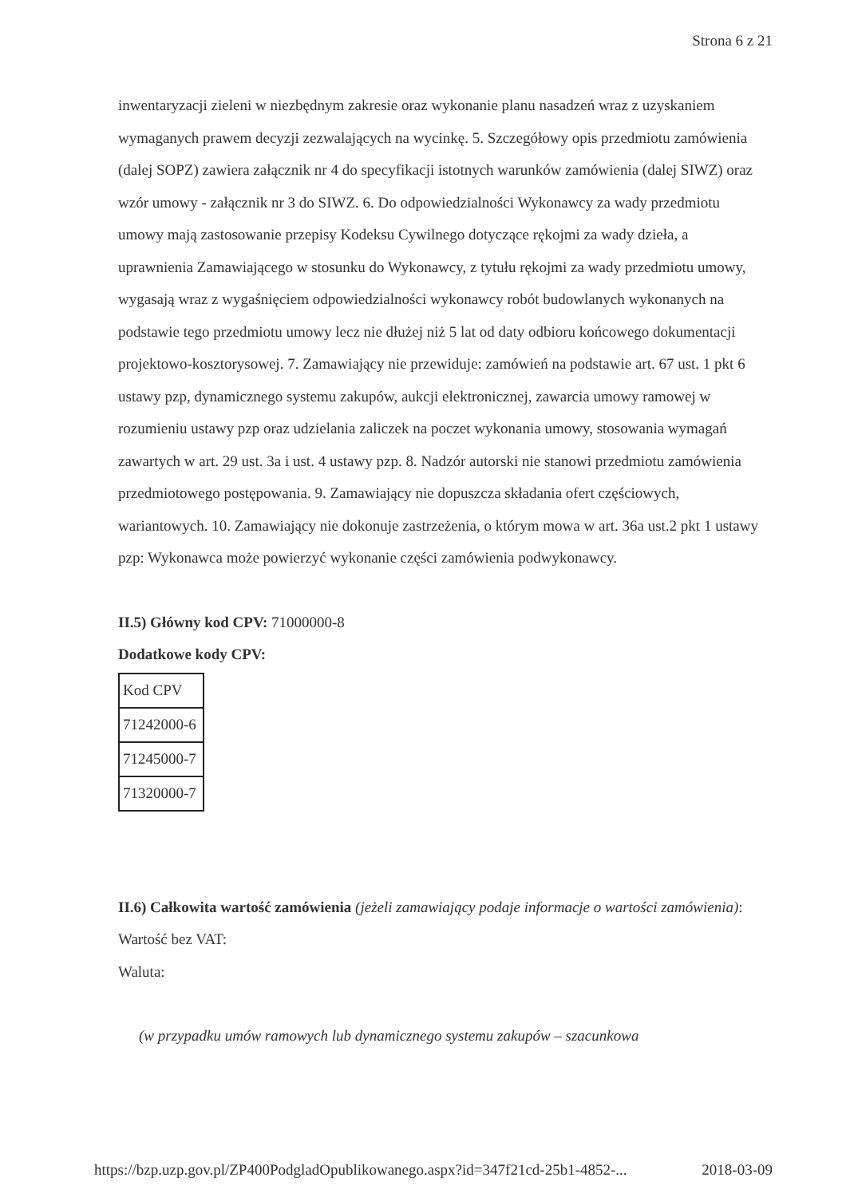Strona 6 z 21
inwentaryzacji zieleni w niezbędnym zakresie oraz wykonanie planu nasadzeń wraz z uzyskaniem wymaganych prawem decyzji zezwalających na wycinkę. 5. Szczegółowy opis przedmiotu zamówienia (dalej SOPZ) zawiera załącznik nr 4 do specyfikacji istotnych warunków zamówienia (dalej SIWZ) oraz wzór umowy - załącznik nr 3 do SIWZ. 6. Do odpowiedzialności Wykonawcy za wady przedmiotu umowy mają zastosowanie przepisy Kodeksu Cywilnego dotyczące rękojmi za wady dzieła, a uprawnienia Zamawiającego w stosunku do Wykonawcy, z tytułu rękojmi za wady przedmiotu umowy, wygasają wraz z wygaśnięciem odpowiedzialności wykonawcy robót budowlanych wykonanych na podstawie tego przedmiotu umowy lecz nie dłużej niż 5 lat od daty odbioru końcowego dokumentacji projektowo-kosztorysowej. 7. Zamawiający nie przewiduje: zamówień na podstawie art. 67 ust. 1 pkt 6 ustawy pzp, dynamicznego systemu zakupów, aukcji elektronicznej, zawarcia umowy ramowej w rozumieniu ustawy pzp oraz udzielania zaliczek na poczet wykonania umowy, stosowania wymagań zawartych w art. 29 ust. 3a i ust. 4 ustawy pzp. 8. Nadzór autorski nie stanowi przedmiotu zamówienia przedmiotowego postępowania. 9. Zamawiający nie dopuszcza składania ofert częściowych, wariantowych. 10. Zamawiający nie dokonuje zastrzeżenia, o którym mowa w art. 36a ust.2 pkt 1 ustawy pzp: Wykonawca może powierzyć wykonanie części zamówienia podwykonawcy.
II.5) Główny kod CPV: 71000000-8
Dodatkowe kody CPV:
| Kod CPV |
| 71242000-6 |
| 71245000-7 |
| 71320000-7 |
II.6) Całkowita wartość zamówienia (jeżeli zamawiający podaje informacje o wartości zamówienia):
Wartość bez VAT:
Waluta:
(w przypadku umów ramowych lub dynamicznego systemu zakupów – szacunkowa
https://bzp.uzp.gov.pl/ZP400PodgladOpublikowanego.aspx?id=347f21cd-25b1-4852-... 2018-03-09